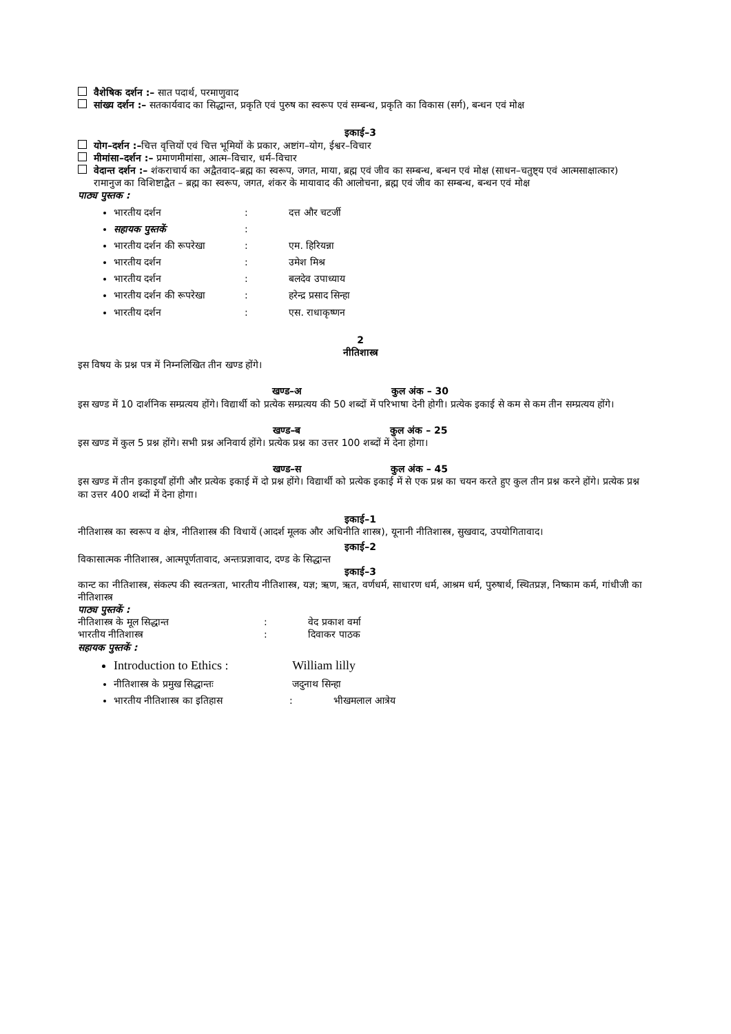वैशेषिक दर्शन :– सात पदार्थ, परमाणुवाद
सांख्य दर्शन :– सतकार्यवाद का सिद्धान्त, प्रकृति एवं पुरुष का स्वरूप एवं सम्बन्ध, प्रकृति का विकास (सर्ग), बन्धन एवं मोक्ष
इकाई–3
योग–दर्शन :–चित्त वृत्तियों एवं चित्त भूमियों के प्रकार, अष्टांग–योग, ईश्वर–विचार
मीमांसा–दर्शन :– प्रमाणमीमांसा, आत्म–विचार, धर्म–विचार
वेदान्त दर्शन :– शंकराचार्य का अद्वैतवाद–ब्रह्म का स्वरूप, जगत, माया, ब्रह्म एवं जीव का सम्बन्ध, बन्धन एवं मोक्ष (साधन–चतुष्ट्य एवं आत्मसाक्षात्कार)
रामानुज का विशिष्टाद्वैत – ब्रह्म का स्वरूप, जगत, शंकर के मायावाद की आलोचना, ब्रह्म एवं जीव का सम्बन्ध, बन्धन एवं मोक्ष
पाठ्य पुस्तक :
भारतीय दर्शन: दत्त और चटर्जी
सहायक पुस्तकें:
भारतीय दर्शन की रूपरेखा: एम. हिरियन्ना
भारतीय दर्शन: उमेश मिश्र
भारतीय दर्शन: बलदेव उपाध्याय
भारतीय दर्शन की रूपरेखा: हरेन्द्र प्रसाद सिन्हा
भारतीय दर्शन: एस. राधाकृष्णन
2
नीतिशास्त्र
इस विषय के प्रश्न पत्र में निम्नलिखित तीन खण्ड होंगे।
खण्ड–अ कुल अंक – 30
इस खण्ड में 10 दार्शनिक सम्प्रत्यय होंगे। विद्यार्थी को प्रत्येक सम्प्रत्यय की 50 शब्दों में परिभाषा देनी होगी। प्रत्येक इकाई से कम से कम तीन सम्प्रत्यय होंगे।
खण्ड–ब कुल अंक – 25
इस खण्ड में कुल 5 प्रश्न होंगे। सभी प्रश्न अनिवार्य होंगे। प्रत्येक प्रश्न का उत्तर 100 शब्दों में देना होगा।
खण्ड–स कुल अंक – 45
इस खण्ड में तीन इकाइयाँ होंगी और प्रत्येक इकाई में दो प्रश्न होंगे। विद्यार्थी को प्रत्येक इकाई में से एक प्रश्न का चयन करते हुए कुल तीन प्रश्न करने होंगे। प्रत्येक प्रश्न का उत्तर 400 शब्दों में देना होगा।
इकाई–1
नीतिशास्त्र का स्वरूप व क्षेत्र, नीतिशास्त्र की विधायें (आदर्श मूलक और अधिनीति शास्त्र), यूनानी नीतिशास्त्र, सुखवाद, उपयोगितावाद।
इकाई–2
विकासात्मक नीतिशास्त्र, आत्मपूर्णतावाद, अन्तःप्रज्ञावाद, दण्ड के सिद्धान्त
इकाई–3
कान्ट का नीतिशास्त्र, संकल्प की स्वतन्त्रता, भारतीय नीतिशास्त्र, यज्ञ; ऋण, ऋत, वर्णधर्म, साधारण धर्म, आश्रम धर्म, पुरुषार्थ, स्थितप्रज्ञ, निष्काम कर्म, गांधीजी का नीतिशास्त्र
पाठ्य पुस्तकें :
नीतिशास्त्र के मूल सिद्धान्त: वेद प्रकाश वर्मा
भारतीय नीतिशास्त्र: दिवाकर पाठक
सहायक पुस्तकें :
Introduction to Ethics : William lilly
नीतिशास्त्र के प्रमुख सिद्धान्तः जदुनाथ सिन्हा
भारतीय नीतिशास्त्र का इतिहास: भीखमलाल आत्रेय